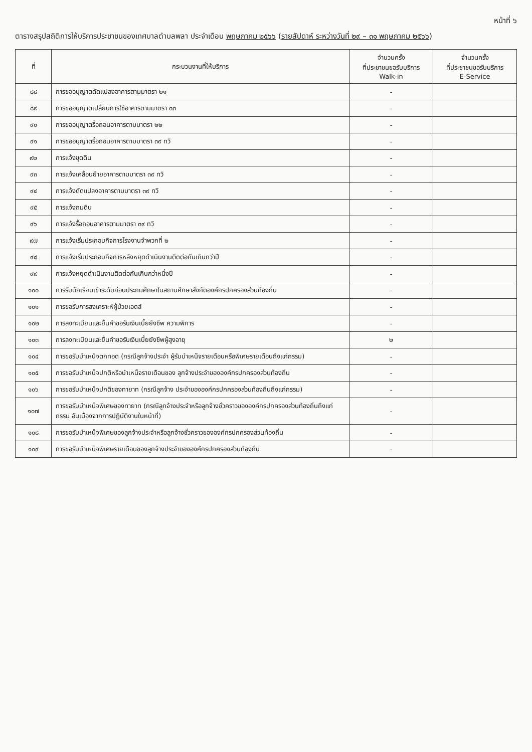หน้าที่ ๖
ตารางสรุปสถิติการให้บริการประชาชนของเทศบาลตำบลพลา ประจำเดือน พฤษภาคม ๒๕๖๖ (รายสัปดาห์ ระหว่างวันที่ ๒๙ – ๓๑ พฤษภาคม ๒๕๖๖)
| ที่ | กระบวนงานที่ให้บริการ | จำนวนครั้ง ที่ประชาชนขอรับบริการ Walk-in | จำนวนครั้ง ที่ประชาชนขอรับบริการ E-Service |
| --- | --- | --- | --- |
| ๘๘ | การขออนุญาตดัดแปลงอาคารตามมาตรา ๒๑ | - | |
| ๘๙ | การขออนุญาตเปลี่ยนการใช้อาคารตามมาตรา ๓๓ | - | |
| ๙๐ | การขออนุญาตรื้อถอนอาคารตามมาตรา ๒๒ | - | |
| ๙๑ | การขออนุญาตรื้อถอนอาคารตามมาตรา ๓๙ ทวิ | - | |
| ๙๒ | การแจ้งขุดดิน | - | |
| ๙๓ | การแจ้งเคลื่อนย้ายอาคารตามมาตรา ๓๙ ทวิ | - | |
| ๙๔ | การแจ้งดัดแปลงอาคารตามมาตรา ๓๙ ทวิ | - | |
| ๙๕ | การแจ้งถมดิน | - | |
| ๙๖ | การแจ้งรื้อถอนอาคารตามมาตรา ๓๙ ทวิ | - | |
| ๙๗ | การแจ้งเริ่มประกอบกิจการโรงงานจำพวกที่ ๒ | - | |
| ๙๘ | การแจ้งเริ่มประกอบกิจการหลังหยุดดำเนินงานติดต่อกันเกินกว่าปี | - | |
| ๙๙ | การแจ้งหยุดดำเนินงานติดต่อกันเกินกว่าหนึ่งปี | - | |
| ๑๐๐ | การรับนักเรียนเข้าระดับก่อนประถมศึกษาในสถานศึกษาสังกัดองค์กรปกครองส่วนท้องถิ่น | - | |
| ๑๐๑ | การขอรับการสงเคราะห์ผู้ป่วยเอดส์ | - | |
| ๑๐๒ | การลงทะเบียนและยื่นคำขอรับเงินเบี้ยยังชีพ ความพิการ | - | |
| ๑๐๓ | การลงทะเบียนและยื่นคำขอรับเงินเบี้ยยังชีพผู้สูงอายุ | ๒ | |
| ๑๐๔ | การขอรับบำเหน็จตกทอด (กรณีลูกจ้างประจำ ผู้รับบำเหน็จรายเดือนหรือพิเศษรายเดือนถึงแก่กรรม) | - | |
| ๑๐๕ | การขอรับบำเหน็จปกติหรือบำเหน็จรายเดือนของ ลูกจ้างประจำขององค์กรปกครองส่วนท้องถิ่น | - | |
| ๑๐๖ | การขอรับบำเหน็จปกติของทายาท (กรณีลูกจ้าง ประจำขององค์กรปกครองส่วนท้องถิ่นถึงแก่กรรม) | - | |
| ๑๐๗ | การขอรับบำเหน็จพิเศษของทายาท (กรณีลูกจ้างประจำหรือลูกจ้างชั่วคราวขององค์กรปกครองส่วนท้องถิ่นถึงแก่กรรม อันเนื่องจากการปฏิบัติงานในหน้าที่) | - | |
| ๑๐๘ | การขอรับบำเหน็จพิเศษของลูกจ้างประจำหรือลูกจ้างชั่วคราวขององค์กรปกครองส่วนท้องถิ่น | - | |
| ๑๐๙ | การขอรับบำเหน็จพิเศษรายเดือนของลูกจ้างประจำขององค์กรปกครองส่วนท้องถิ่น | - | |